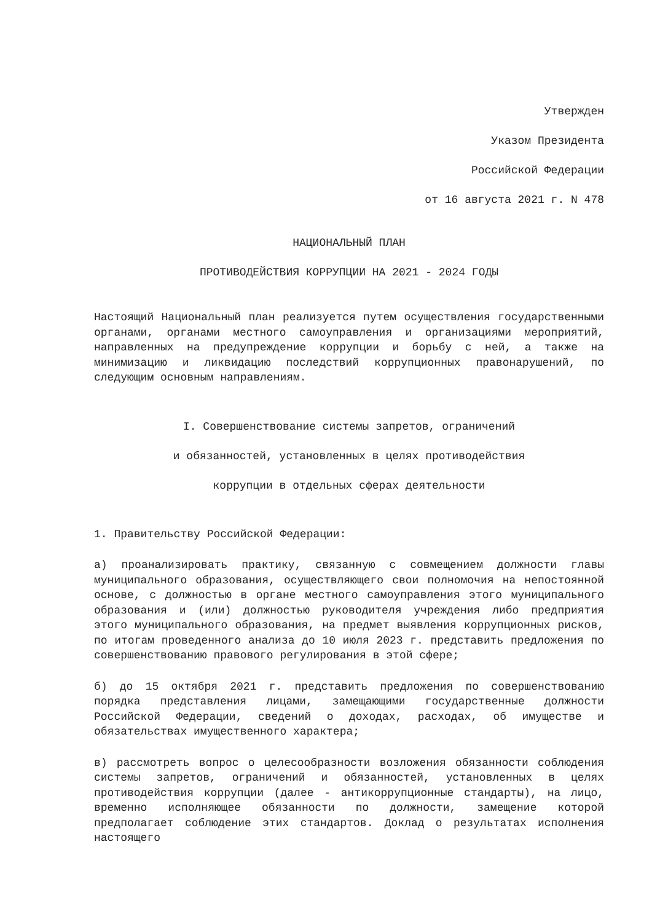Утвержден
Указом Президента
Российской Федерации
от 16 августа 2021 г. N 478
НАЦИОНАЛЬНЫЙ ПЛАН
ПРОТИВОДЕЙСТВИЯ КОРРУПЦИИ НА 2021 - 2024 ГОДЫ
Настоящий Национальный план реализуется путем осуществления государственными органами, органами местного самоуправления и организациями мероприятий, направленных на предупреждение коррупции и борьбу с ней, а также на минимизацию и ликвидацию последствий коррупционных правонарушений, по следующим основным направлениям.
I. Совершенствование системы запретов, ограничений
и обязанностей, установленных в целях противодействия
коррупции в отдельных сферах деятельности
1. Правительству Российской Федерации:
а) проанализировать практику, связанную с совмещением должности главы муниципального образования, осуществляющего свои полномочия на непостоянной основе, с должностью в органе местного самоуправления этого муниципального образования и (или) должностью руководителя учреждения либо предприятия этого муниципального образования, на предмет выявления коррупционных рисков, по итогам проведенного анализа до 10 июля 2023 г. представить предложения по совершенствованию правового регулирования в этой сфере;
б) до 15 октября 2021 г. представить предложения по совершенствованию порядка представления лицами, замещающими государственные должности Российской Федерации, сведений о доходах, расходах, об имуществе и обязательствах имущественного характера;
в) рассмотреть вопрос о целесообразности возложения обязанности соблюдения системы запретов, ограничений и обязанностей, установленных в целях противодействия коррупции (далее - антикоррупционные стандарты), на лицо, временно исполняющее обязанности по должности, замещение которой предполагает соблюдение этих стандартов. Доклад о результатах исполнения настоящего